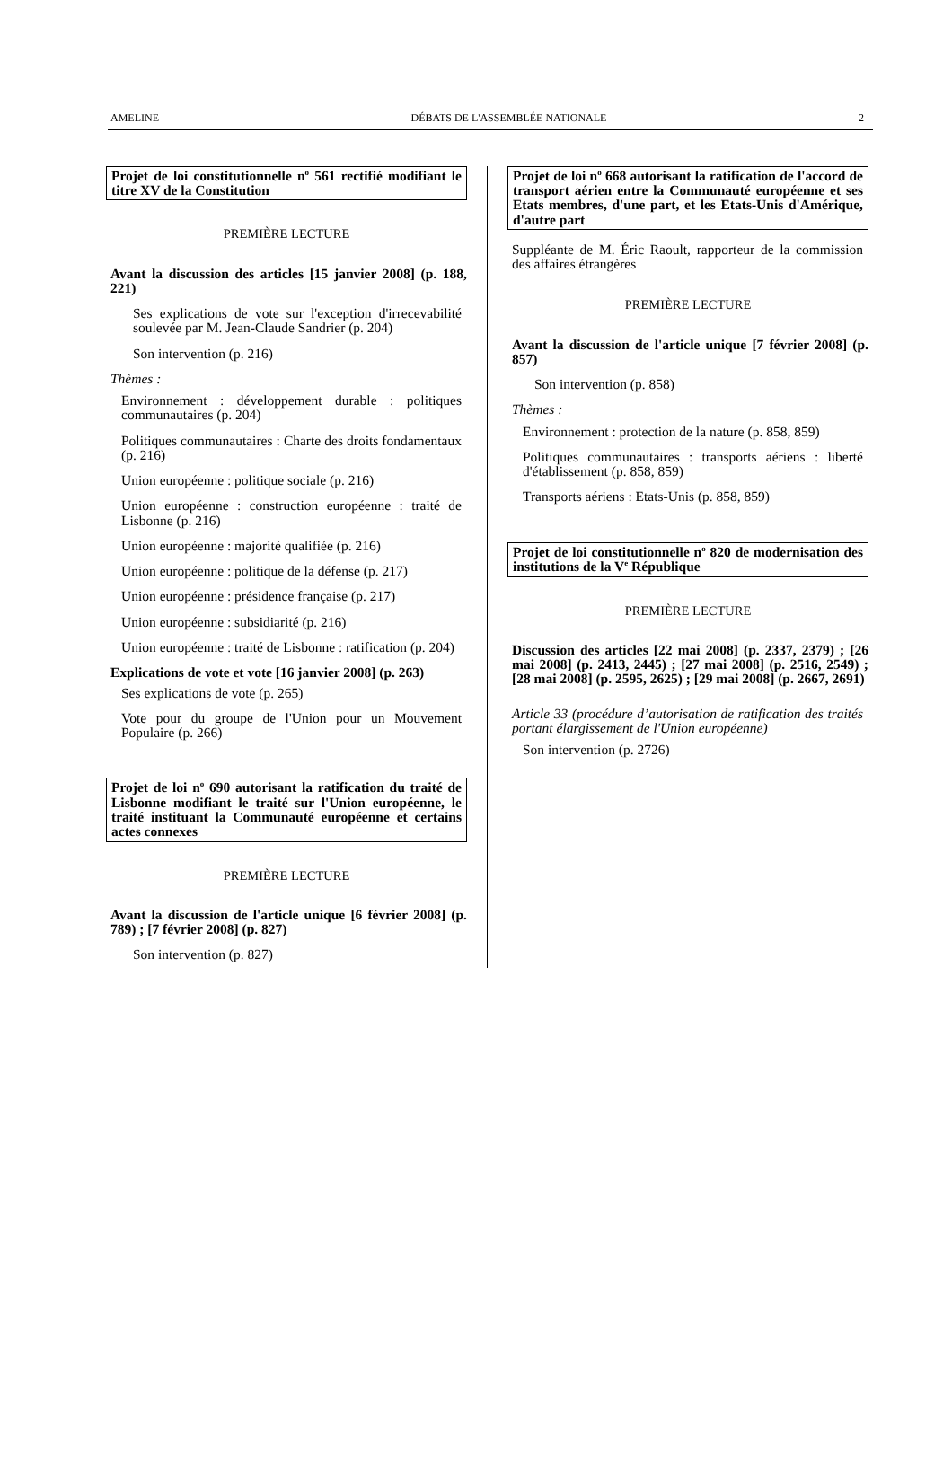AMELINE DÉBATS DE L'ASSEMBLÉE NATIONALE 2
Projet de loi constitutionnelle n<sup>o</sup> 561 rectifié modifiant le titre XV de la Constitution
PREMIÈRE LECTURE
Avant la discussion des articles [15 janvier 2008] (p. 188, 221)
Ses explications de vote sur l'exception d'irrecevabilité soulevée par M. Jean-Claude Sandrier (p. 204)
Son intervention (p. 216)
Thèmes :
Environnement : développement durable : politiques communautaires (p. 204)
Politiques communautaires : Charte des droits fondamentaux (p. 216)
Union européenne : politique sociale (p. 216)
Union européenne : construction européenne : traité de Lisbonne (p. 216)
Union européenne : majorité qualifiée (p. 216)
Union européenne : politique de la défense (p. 217)
Union européenne : présidence française (p. 217)
Union européenne : subsidiarité (p. 216)
Union européenne : traité de Lisbonne : ratification (p. 204)
Explications de vote et vote [16 janvier 2008] (p. 263)
Ses explications de vote (p. 265)
Vote pour du groupe de l'Union pour un Mouvement Populaire (p. 266)
Projet de loi n<sup>o</sup> 690 autorisant la ratification du traité de Lisbonne modifiant le traité sur l'Union européenne, le traité instituant la Communauté européenne et certains actes connexes
PREMIÈRE LECTURE
Avant la discussion de l'article unique [6 février 2008] (p. 789) ; [7 février 2008] (p. 827)
Son intervention (p. 827)
Projet de loi n<sup>o</sup> 668 autorisant la ratification de l'accord de transport aérien entre la Communauté européenne et ses Etats membres, d'une part, et les Etats-Unis d'Amérique, d'autre part
Suppléante de M. Éric Raoult, rapporteur de la commission des affaires étrangères
PREMIÈRE LECTURE
Avant la discussion de l'article unique [7 février 2008] (p. 857)
Son intervention (p. 858)
Thèmes :
Environnement : protection de la nature (p. 858, 859)
Politiques communautaires : transports aériens : liberté d'établissement (p. 858, 859)
Transports aériens : Etats-Unis (p. 858, 859)
Projet de loi constitutionnelle n<sup>o</sup> 820 de modernisation des institutions de la V<sup>e</sup> République
PREMIÈRE LECTURE
Discussion des articles [22 mai 2008] (p. 2337, 2379) ; [26 mai 2008] (p. 2413, 2445) ; [27 mai 2008] (p. 2516, 2549) ; [28 mai 2008] (p. 2595, 2625) ; [29 mai 2008] (p. 2667, 2691)
Article 33 (procédure d’autorisation de ratification des traités portant élargissement de l'Union européenne)
Son intervention (p. 2726)